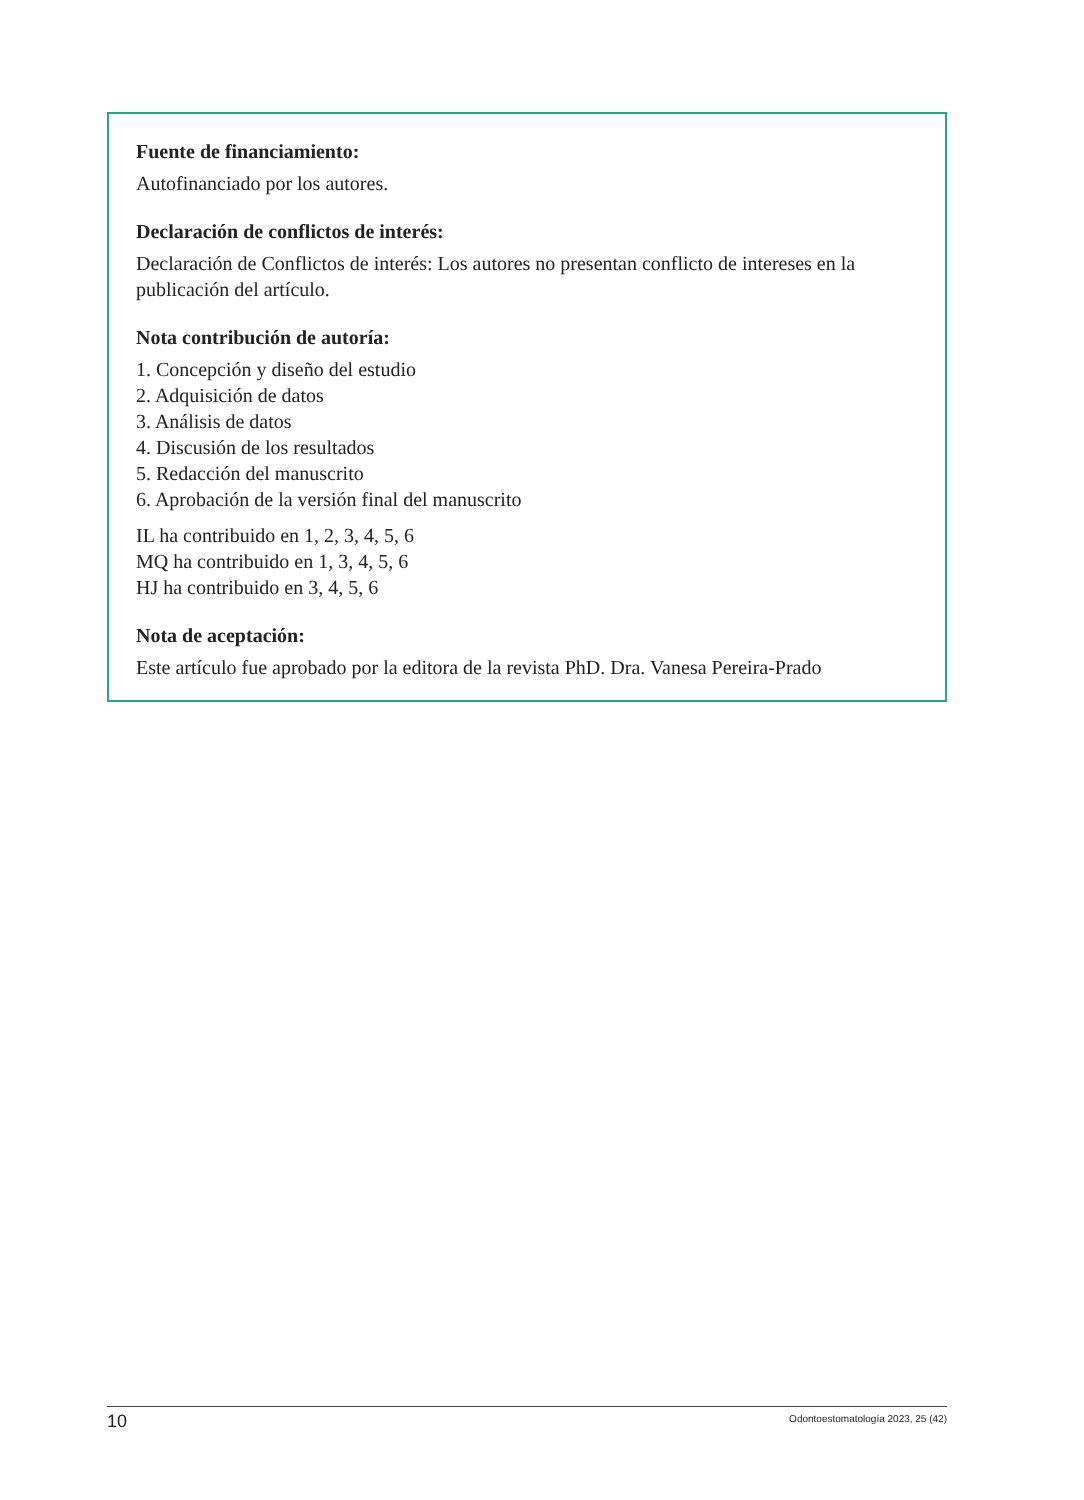Fuente de financiamiento:
Autofinanciado por los autores.
Declaración de conflictos de interés:
Declaración de Conflictos de interés: Los autores no presentan conflicto de intereses en la publicación del artículo.
Nota contribución de autoría:
1. Concepción y diseño del estudio
2. Adquisición de datos
3. Análisis de datos
4. Discusión de los resultados
5. Redacción del manuscrito
6. Aprobación de la versión final del manuscrito
IL ha contribuido en 1, 2, 3, 4, 5, 6
MQ ha contribuido en 1, 3, 4, 5, 6
HJ ha contribuido en 3, 4, 5, 6
Nota de aceptación:
Este artículo fue aprobado por la editora de la revista PhD. Dra. Vanesa Pereira-Prado
10 Odontoestomatología 2023, 25 (42)